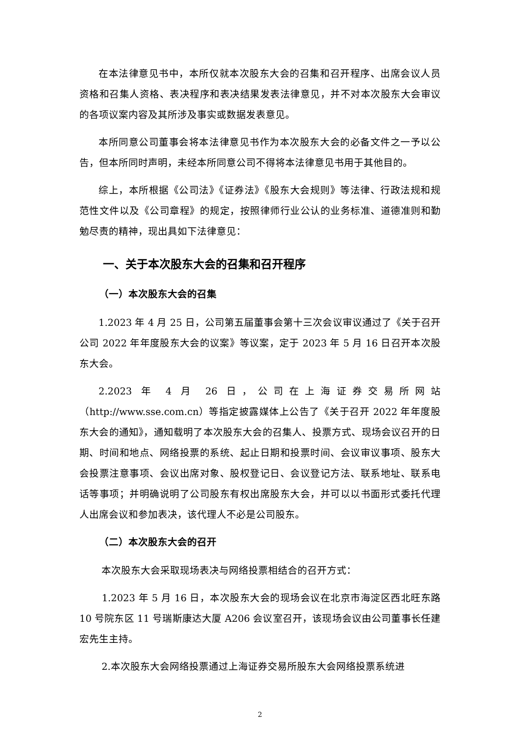在本法律意见书中，本所仅就本次股东大会的召集和召开程序、出席会议人员资格和召集人资格、表决程序和表决结果发表法律意见，并不对本次股东大会审议的各项议案内容及其所涉及事实或数据发表意见。
本所同意公司董事会将本法律意见书作为本次股东大会的必备文件之一予以公告，但本所同时声明，未经本所同意公司不得将本法律意见书用于其他目的。
综上，本所根据《公司法》《证券法》《股东大会规则》等法律、行政法规和规范性文件以及《公司章程》的规定，按照律师行业公认的业务标准、道德准则和勤勉尽责的精神，现出具如下法律意见：
一、关于本次股东大会的召集和召开程序
（一）本次股东大会的召集
1.2023 年 4 月 25 日，公司第五届董事会第十三次会议审议通过了《关于召开公司 2022 年年度股东大会的议案》等议案，定于 2023 年 5 月 16 日召开本次股东大会。
2.2023 年 4 月 26 日，公司在上海证券交易所网站（http://www.sse.com.cn）等指定披露媒体上公告了《关于召开 2022 年年度股东大会的通知》，通知载明了本次股东大会的召集人、投票方式、现场会议召开的日期、时间和地点、网络投票的系统、起止日期和投票时间、会议审议事项、股东大会投票注意事项、会议出席对象、股权登记日、会议登记方法、联系地址、联系电话等事项；并明确说明了公司股东有权出席股东大会，并可以以书面形式委托代理人出席会议和参加表决，该代理人不必是公司股东。
（二）本次股东大会的召开
本次股东大会采取现场表决与网络投票相结合的召开方式：
1.2023 年 5 月 16 日，本次股东大会的现场会议在北京市海淀区西北旺东路 10 号院东区 11 号瑞斯康达大厦 A206 会议室召开，该现场会议由公司董事长任建宏先生主持。
2.本次股东大会网络投票通过上海证券交易所股东大会网络投票系统进
2